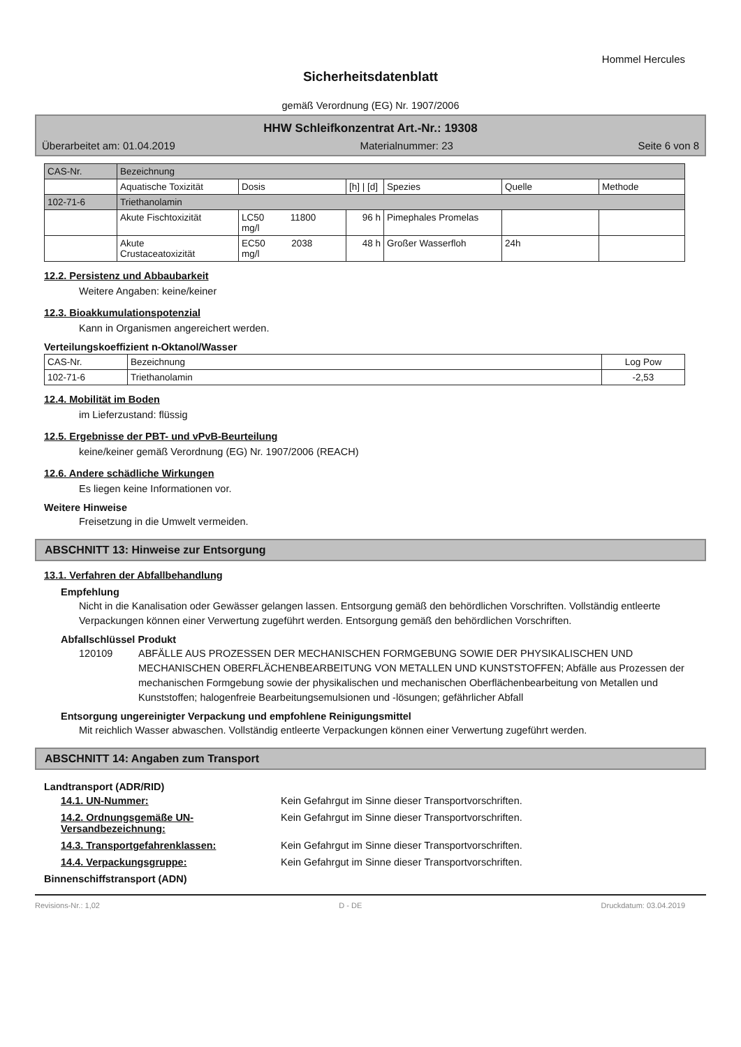Hommel Hercules
Sicherheitsdatenblatt
gemäß Verordnung (EG) Nr. 1907/2006
HHW Schleifkonzentrat Art.-Nr.: 19308
Überarbeitet am: 01.04.2019 Materialnummer: 23 Seite 6 von 8
| CAS-Nr. | Bezeichnung | | | | | |
| --- | --- | --- | --- | --- | --- | --- |
| | Aquatische Toxizität | Dosis | [h] / [d] | Spezies | Quelle | Methode |
| 102-71-6 | Triethanolamin | | | | | |
| | Akute Fischtoxizität | LC50 11800 mg/l | 96 h | Pimephales Promelas | | |
| | Akute Crustaceatoxizität | EC50 2038 mg/l | 48 h | Großer Wasserfloh | 24h | |
12.2. Persistenz und Abbaubarkeit
Weitere Angaben: keine/keiner
12.3. Bioakkumulationspotenzial
Kann in Organismen angereichert werden.
Verteilungskoeffizient n-Oktanol/Wasser
| CAS-Nr. | Bezeichnung | Log Pow |
| 102-71-6 | Triethanolamin | -2,53 |
12.4. Mobilität im Boden
im Lieferzustand: flüssig
12.5. Ergebnisse der PBT- und vPvB-Beurteilung
keine/keiner gemäß Verordnung (EG) Nr. 1907/2006 (REACH)
12.6. Andere schädliche Wirkungen
Es liegen keine Informationen vor.
Weitere Hinweise
Freisetzung in die Umwelt vermeiden.
ABSCHNITT 13: Hinweise zur Entsorgung
13.1. Verfahren der Abfallbehandlung
Empfehlung
Nicht in die Kanalisation oder Gewässer gelangen lassen. Entsorgung gemäß den behördlichen Vorschriften. Vollständig entleerte Verpackungen können einer Verwertung zugeführt werden. Entsorgung gemäß den behördlichen Vorschriften.
Abfallschlüssel Produkt
120109 ABFÄLLE AUS PROZESSEN DER MECHANISCHEN FORMGEBUNG SOWIE DER PHYSIKALISCHEN UND MECHANISCHEN OBERFLÄCHENBEARBEITUNG VON METALLEN UND KUNSTSTOFFEN; Abfälle aus Prozessen der mechanischen Formgebung sowie der physikalischen und mechanischen Oberflächenbearbeitung von Metallen und Kunststoffen; halogenfreie Bearbeitungsemulsionen und -lösungen; gefährlicher Abfall
Entsorgung ungereinigter Verpackung und empfohlene Reinigungsmittel
Mit reichlich Wasser abwaschen. Vollständig entleerte Verpackungen können einer Verwertung zugeführt werden.
ABSCHNITT 14: Angaben zum Transport
Landtransport (ADR/RID)
14.1. UN-Nummer: Kein Gefahrgut im Sinne dieser Transportvorschriften.
14.2. Ordnungsgemäße UN-Versandbezeichnung: Kein Gefahrgut im Sinne dieser Transportvorschriften.
14.3. Transportgefahrenklassen: Kein Gefahrgut im Sinne dieser Transportvorschriften.
14.4. Verpackungsgruppe: Kein Gefahrgut im Sinne dieser Transportvorschriften.
Binnenschiffstransport (ADN)
Revisions-Nr.: 1,02 D - DE Druckdatum: 03.04.2019